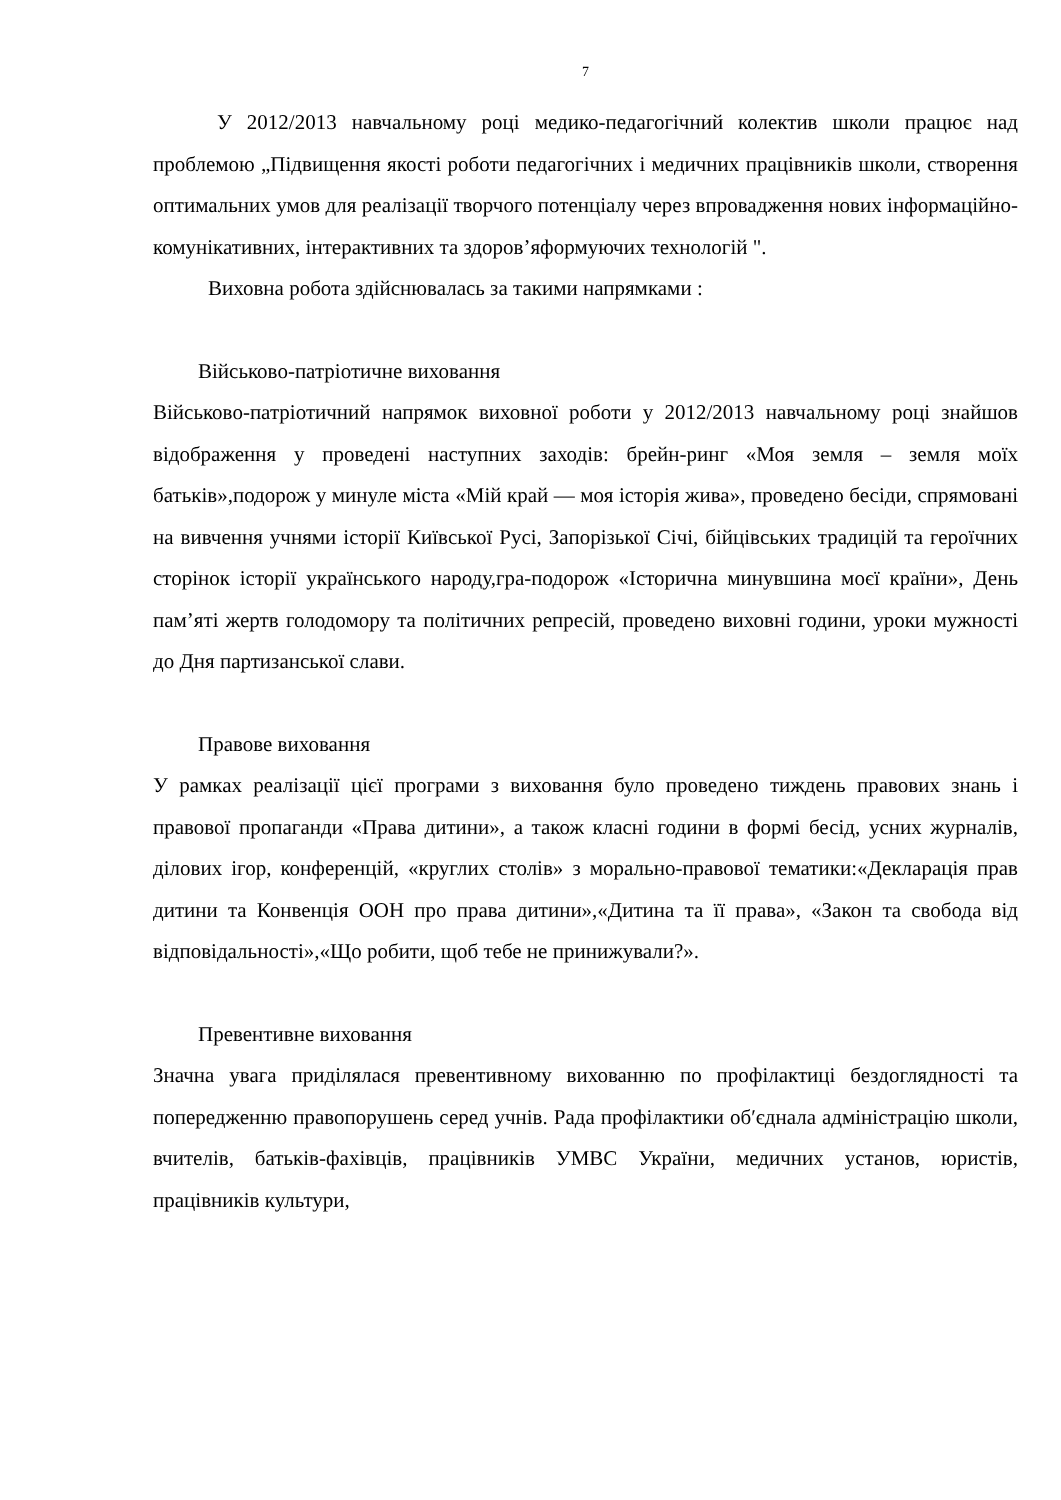7
У 2012/2013 навчальному році медико-педагогічний колектив школи працює над проблемою „Підвищення якості роботи педагогічних і медичних працівників школи, створення оптимальних умов для реалізації творчого потенціалу через впровадження нових інформаційно-комунікативних, інтерактивних та здоров’яформуючих технологій ".
Виховна робота здійснювалась за такими напрямками :
Військово-патріотичне виховання
Військово-патріотичний напрямок виховної роботи у 2012/2013 навчальному році знайшов відображення у проведені наступних заходів: брейн-ринг «Моя земля – земля моїх батьків»,подорож у минуле міста «Мій край — моя історія жива», проведено бесіди, спрямовані на вивчення учнями історії Київської Русі, Запорізької Січі, бійцівських традицій та героїчних сторінок історії українського народу,гра-подорож «Історична минувшина моєї країни», День пам’яті жертв голодомору та політичних репресій, проведено виховні години, уроки мужності до Дня партизанської слави.
Правове виховання
У рамках реалізації цієї програми з виховання було проведено тиждень правових знань і правової пропаганди «Права дитини», а також класні години в формі бесід, усних журналів, ділових ігор, конференцій, «круглих столів» з морально-правової тематики:«Декларація прав дитини та Конвенція ООН про права дитини»,«Дитина та її права», «Закон та свобода від відповідальності»,«Що робити, щоб тебе не принижували?».
Превентивне виховання
Значна увага приділялася превентивному вихованню по профілактиці бездоглядності та попередженню правопорушень серед учнів. Рада профілактики об′єднала адміністрацію школи, вчителів, батьків-фахівців, працівників УМВС України, медичних установ, юристів, працівників культури,